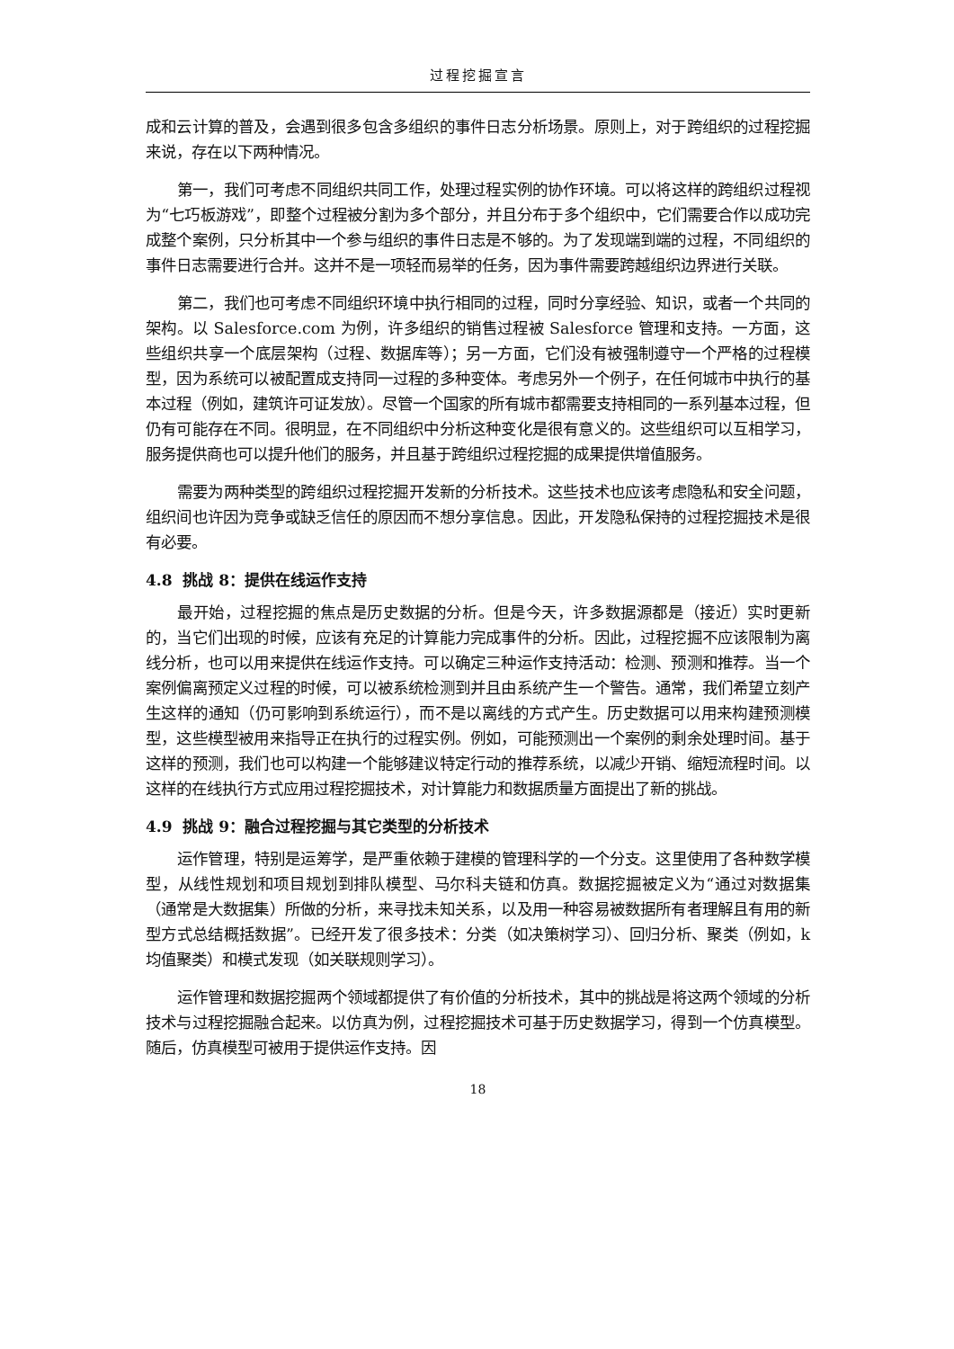过程挖掘宣言
成和云计算的普及，会遇到很多包含多组织的事件日志分析场景。原则上，对于跨组织的过程挖掘来说，存在以下两种情况。
第一，我们可考虑不同组织共同工作，处理过程实例的协作环境。可以将这样的跨组织过程视为“七巧板游戏”，即整个过程被分割为多个部分，并且分布于多个组织中，它们需要合作以成功完成整个案例，只分析其中一个参与组织的事件日志是不够的。为了发现端到端的过程，不同组织的事件日志需要进行合并。这并不是一项轻而易举的任务，因为事件需要跨越组织边界进行关联。
第二，我们也可考虑不同组织环境中执行相同的过程，同时分享经验、知识，或者一个共同的架构。以 Salesforce.com 为例，许多组织的销售过程被 Salesforce 管理和支持。一方面，这些组织共享一个底层架构（过程、数据库等）；另一方面，它们没有被强制遵守一个严格的过程模型，因为系统可以被配置成支持同一过程的多种变体。考虑另外一个例子，在任何城市中执行的基本过程（例如，建筑许可证发放）。尽管一个国家的所有城市都需要支持相同的一系列基本过程，但仍有可能存在不同。很明显，在不同组织中分析这种变化是很有意义的。这些组织可以互相学习，服务提供商也可以提升他们的服务，并且基于跨组织过程挖掘的成果提供增值服务。
需要为两种类型的跨组织过程挖掘开发新的分析技术。这些技术也应该考虑隐私和安全问题，组织间也许因为竞争或缺乏信任的原因而不想分享信息。因此，开发隐私保持的过程挖掘技术是很有必要。
4.8 挑战 8：提供在线运作支持
最开始，过程挖掘的焦点是历史数据的分析。但是今天，许多数据源都是（接近）实时更新的，当它们出现的时候，应该有充足的计算能力完成事件的分析。因此，过程挖掘不应该限制为离线分析，也可以用来提供在线运作支持。可以确定三种运作支持活动：检测、预测和推荐。当一个案例偏离预定义过程的时候，可以被系统检测到并且由系统产生一个警告。通常，我们希望立刻产生这样的通知（仍可影响到系统运行），而不是以离线的方式产生。历史数据可以用来构建预测模型，这些模型被用来指导正在执行的过程实例。例如，可能预测出一个案例的剩余处理时间。基于这样的预测，我们也可以构建一个能够建议特定行动的推荐系统，以减少开销、缩短流程时间。以这样的在线执行方式应用过程挖掘技术，对计算能力和数据质量方面提出了新的挑战。
4.9 挑战 9：融合过程挖掘与其它类型的分析技术
运作管理，特别是运筹学，是严重依赖于建模的管理科学的一个分支。这里使用了各种数学模型，从线性规划和项目规划到排队模型、马尔科夫链和仿真。数据挖掘被定义为“通过对数据集（通常是大数据集）所做的分析，来寻找未知关系，以及用一种容易被数据所有者理解且有用的新型方式总结概括数据”。已经开发了很多技术：分类（如决策树学习）、回归分析、聚类（例如，k 均值聚类）和模式发现（如关联规则学习）。
运作管理和数据挖掘两个领域都提供了有价值的分析技术，其中的挑战是将这两个领域的分析技术与过程挖掘融合起来。以仿真为例，过程挖掘技术可基于历史数据学习，得到一个仿真模型。随后，仿真模型可被用于提供运作支持。因
18